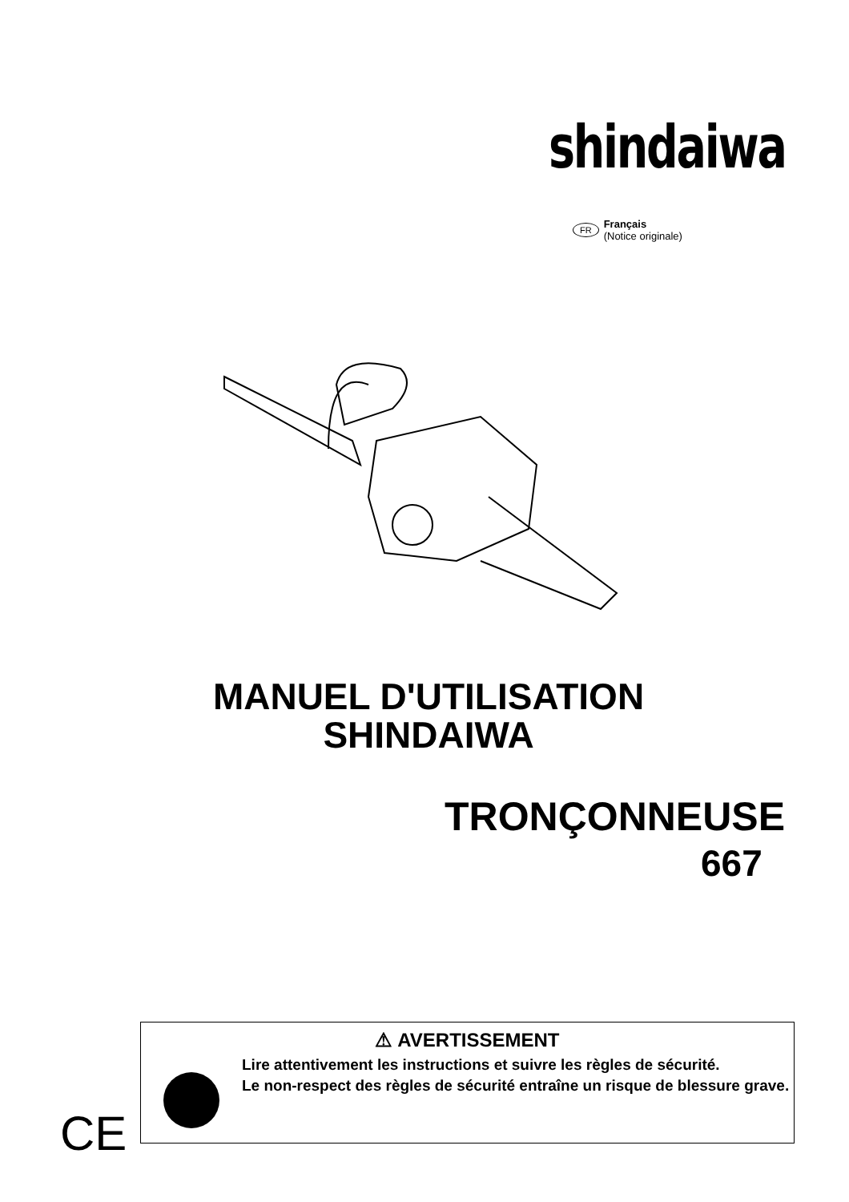shindaiwa
FR
Français
(Notice originale)
MANUEL D'UTILISATION
SHINDAIWA
TRONÇONNEUSE
667
CE
⚠ AVERTISSEMENT
Lire attentivement les instructions et suivre les règles de sécurité.
Le non-respect des règles de sécurité entraîne un risque de blessure grave.